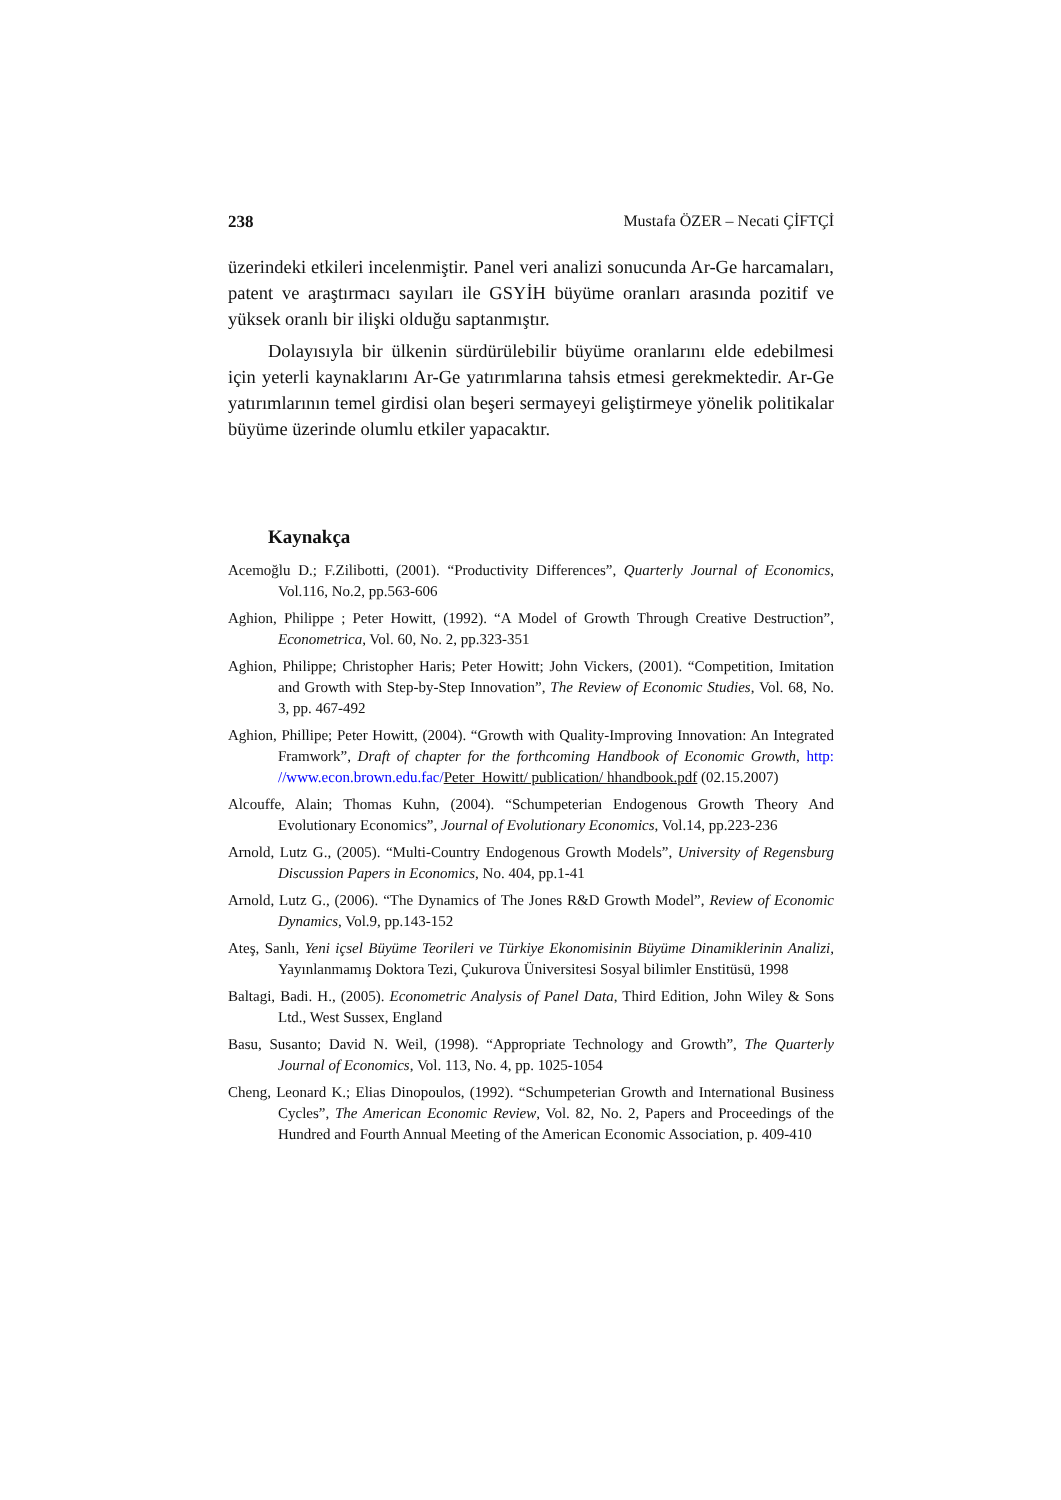238 Mustafa ÖZER – Necati ÇİFTÇİ
üzerindeki etkileri incelenmiştir. Panel veri analizi sonucunda Ar-Ge harcamaları, patent ve araştırmacı sayıları ile GSYİH büyüme oranları arasında pozitif ve yüksek oranlı bir ilişki olduğu saptanmıştır.
Dolayısıyla bir ülkenin sürdürülebilir büyüme oranlarını elde edebilmesi için yeterli kaynaklarını Ar-Ge yatırımlarına tahsis etmesi gerekmektedir. Ar-Ge yatırımlarının temel girdisi olan beşeri sermayeyi geliştirmeye yönelik politikalar büyüme üzerinde olumlu etkiler yapacaktır.
Kaynakça
Acemoğlu D.; F.Zilibotti, (2001). “Productivity Differences”, Quarterly Journal of Economics, Vol.116, No.2, pp.563-606
Aghion, Philippe ; Peter Howitt, (1992). “A Model of Growth Through Creative Destruction”, Econometrica, Vol. 60, No. 2, pp.323-351
Aghion, Philippe; Christopher Haris; Peter Howitt; John Vickers, (2001). “Competition, Imitation and Growth with Step-by-Step Innovation”, The Review of Economic Studies, Vol. 68, No. 3, pp. 467-492
Aghion, Phillipe; Peter Howitt, (2004). “Growth with Quality-Improving Innovation: An Integrated Framwork”, Draft of chapter for the forthcoming Handbook of Economic Growth, http: //www.econ.brown.edu.fac/Peter_Howitt/ publication/ hhandbook.pdf (02.15.2007)
Alcouffe, Alain; Thomas Kuhn, (2004). “Schumpeterian Endogenous Growth Theory And Evolutionary Economics”, Journal of Evolutionary Economics, Vol.14, pp.223-236
Arnold, Lutz G., (2005). “Multi-Country Endogenous Growth Models”, University of Regensburg Discussion Papers in Economics, No. 404, pp.1-41
Arnold, Lutz G., (2006). “The Dynamics of The Jones R&D Growth Model”, Review of Economic Dynamics, Vol.9, pp.143-152
Ateş, Sanlı, Yeni içsel Büyüme Teorileri ve Türkiye Ekonomisinin Büyüme Dinamiklerinin Analizi, Yayınlanmamış Doktora Tezi, Çukurova Üniversitesi Sosyal bilimler Enstitüsü, 1998
Baltagi, Badi. H., (2005). Econometric Analysis of Panel Data, Third Edition, John Wiley & Sons Ltd., West Sussex, England
Basu, Susanto; David N. Weil, (1998). “Appropriate Technology and Growth”, The Quarterly Journal of Economics, Vol. 113, No. 4, pp. 1025-1054
Cheng, Leonard K.; Elias Dinopoulos, (1992). “Schumpeterian Growth and International Business Cycles”, The American Economic Review, Vol. 82, No. 2, Papers and Proceedings of the Hundred and Fourth Annual Meeting of the American Economic Association, p. 409-410